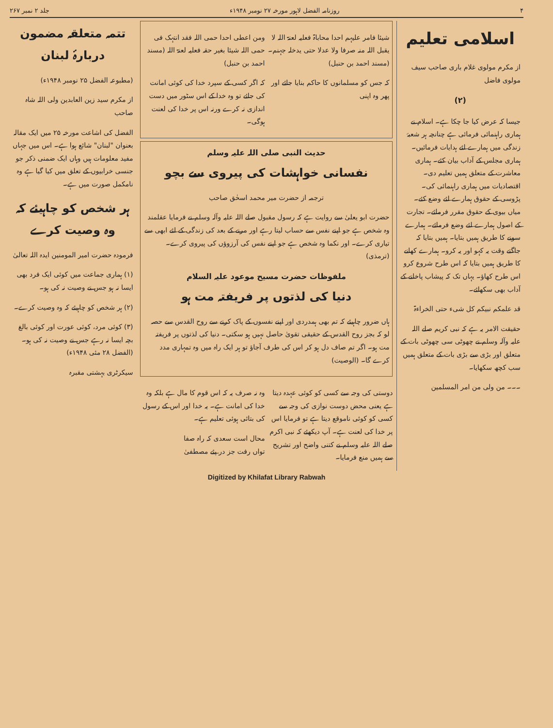۴ روزنامہ الفضل لاہور مورخہ ۲۷ نومبر ۱۹۴۸ء جلد ۲ نمبر ۲۶۷
اسلامی تعلیم
از مکرم مولوی غلام باری صاحب سیف مولوی فاضل
(۲)
جیسا کہ عرض کیا جا چکا ہے۔ اسلام نے ہماری راہنمائی فرمائی ہے چنانچہ ہر شعبۂ زندگی میں ہمارے لئے ہدایات فرمائیں۔ ہماری مجلس کے آداب بیان کئے۔ ہماری معاشرت کے متعلق ہمیں تعلیم دی۔ اقتصادیات میں ہماری راہنمائی کی۔ پڑوسی کے حقوق ہمارے لئے وضع کئے۔ میاں بیوی کے حقوق مقرر فرمائے۔ تجارت کے اصول ہمارے لئے وضع فرمائے۔ ہمارے سونے کا طریق ہمیں بتایا۔ ہمیں بتایا کہ جاگتے وقت یہ کہو اور یہ کرو۔ ہمارے کھانے کا طریق ہمیں بتایا کہ اس طرح شروع کرو اس طرح کھاؤ۔ یہاں تک کہ پیشاب پاخانے کے آداب بھی سکھائے۔
قد علمکم نبیکم کل شیء حتی الخراءۃ
حقیقت الامر یہ ہے کہ نبی کریم صلے اللہ علیہ وآلہ وسلم نے چھوٹی سی چھوٹی بات کے متعلق اور بڑی سے بڑی بات کے متعلق ہمیں سب کچھ سکھایا۔
۔۔۔ من ولی من امر المسلمین
شیئا فامر علیہم احدا محاباۃ فعلیہ لعنۃ اللہ لا یقبل اللہ منہ صرفا ولا عدلا حتی یدخلہ جہنم۔ (مسند احمد بن حنبل)
کہ جس کو مسلمانوں کا حاکم بنایا جائے اور پھر وہ اپنی
ومن اعطی احدا حمی اللہ فقد انتہک فی حمی اللہ شیئا بغیر حقہ فعلیہ لعنۃ اللہ (مسند احمد بن حنبل)
کہ اگر کسی کے سپرد خدا کی کوئی امانت کی جائے تو وہ خدا کے اس سٹور میں دست اندازی نہ کرے ورنہ اس پر خدا کی لعنت ہوگی۔
حدیث النبی صلی اللہ علیہ وسلم
نفسانی خواہشات کی پیروی سے بچو
ترجمہ از حضرت میر محمد اسحٰق صاحب
حضرت ابو یعلیٰ سے روایت ہے کہ رسول مقبول صلے اللہ علیہ وآلہ وسلم نے فرمایا عقلمند وہ شخص ہے جو اپنے نفس سے حساب لیتا رہے اور مرنے کے بعد کی زندگی کے لئے ابھی سے تیاری کرے۔ اور نکما وہ شخص ہے جو اپنے نفس کی آرزوؤں کی پیروی کرے۔ (ترمذی)
ملفوظات حضرت مسیح موعود علیہ السلام
دنیا کی لذتوں پر فریفتہ مت ہو
ہاں ضرور چاہیئے کہ تم بھی ہمدردی اور اپنے نفسوں کے پاک کرنے سے روح القدس سے حصہ لو کہ بجز روح القدس کے حقیقی تقویٰ حاصل نہیں ہو سکتی۔ دنیا کی لذتوں پر فریفتہ مت ہو۔ اگر تم صاف دل ہو کر اس کی طرف آجاؤ تو ہر ایک راہ میں وہ تمہاری مدد کرے گا۔ (الوصیت)
دوستی کی وجہ سے کسی کو کوئی عہدہ دیتا ہے یعنی محض دوست نوازی کی وجہ سے کسی کو کوئی ناموقع دیتا ہے تو فرمایا اس پر خدا کی لعنت ہے۔ آپ دیکھئے کہ نبی اکرم صلے اللہ علیہ وسلم نے کتنی واضح اور تشریح سے ہمیں منع فرمایا۔
وہ نہ صرف یہ کہ اس قوم کا مال ہے بلکہ وہ خدا کی امانت ہے۔ یہ خدا اور اس کے رسول کی بتائی ہوئی تعلیم ہے۔
محال است سعدی کہ راہ صفا
تواں رفت جز در پئے مصطفیٰ
تتمہ متعلقہ مضمون دربارۂ لبنان
(مطبوعہ الفضل ۲۵ نومبر ۱۹۴۸ء)
از مکرم سید زین العابدین ولی اللہ شاہ صاحب
الفضل کی اشاعت مورخہ ۲۵ میں ایک مقالہ بعنوان "لبنان" شائع ہوا ہے۔ اس میں جہاں مفید معلومات ہیں وہاں ایک ضمنی ذکر جو جنسی خرابیوں کے تعلق میں کیا گیا ہے وہ نامکمل صورت میں ہے۔
ہر شخص کو چاہیئے کہ وہ وصیت کرے
فرمودہ حضرت امیر المومنین ایدہ اللہ تعالیٰ
(۱) ہماری جماعت میں کوئی ایک فرد بھی ایسا نہ ہو جس نے وصیت نہ کی ہو۔
(۲) ہر شخص کو چاہیئے کہ وہ وصیت کرے۔
(۳) کوئی مرد، کوئی عورت اور کوئی بالغ بچہ ایسا نہ رہے جس نے وصیت نہ کی ہو۔ (الفضل ۲۸ مئی ۱۹۴۸ء)
سیکرٹری بہشتی مقبرہ
Digitized by Khilafat Library Rabwah